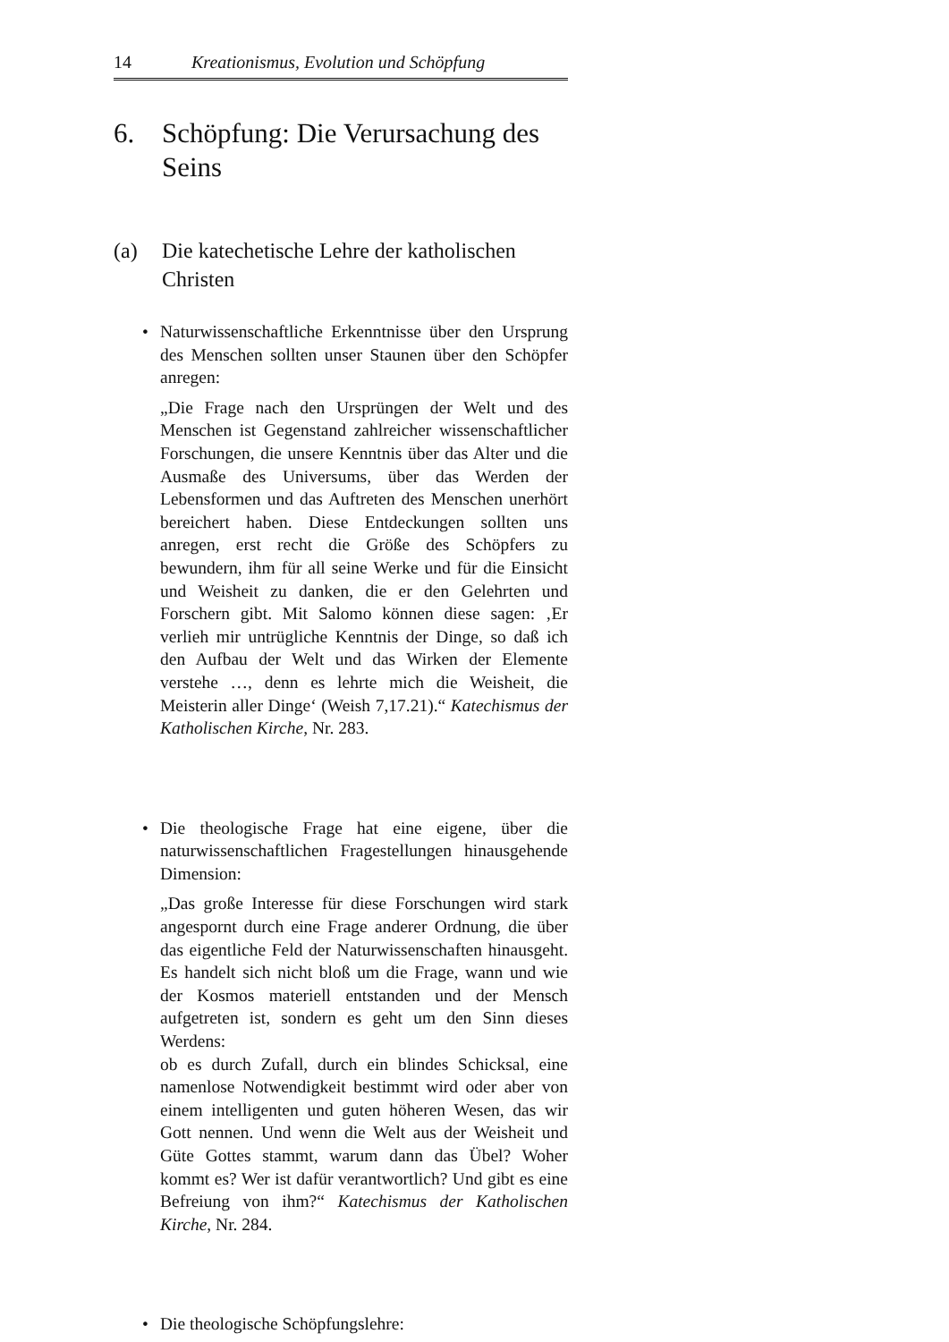14 Kreationismus, Evolution und Schöpfung
6. Schöpfung: Die Verursachung des Seins
(a) Die katechetische Lehre der katholischen Christen
• Naturwissenschaftliche Erkenntnisse über den Ursprung des Menschen sollten unser Staunen über den Schöpfer anregen:
„Die Frage nach den Ursprüngen der Welt und des Menschen ist Gegenstand zahlreicher wissenschaftlicher Forschungen, die unsere Kenntnis über das Alter und die Ausmaße des Universums, über das Werden der Lebensformen und das Auftreten des Menschen unerhört bereichert haben. Diese Entdeckungen sollten uns anregen, erst recht die Größe des Schöpfers zu bewundern, ihm für all seine Werke und für die Einsicht und Weisheit zu danken, die er den Gelehrten und Forschern gibt. Mit Salomo können diese sagen: ‚Er verlieh mir untrügliche Kenntnis der Dinge, so daß ich den Aufbau der Welt und das Wirken der Elemente verstehe …, denn es lehrte mich die Weisheit, die Meisterin aller Dinge‘ (Weish 7,17.21).“ Katechismus der Katholischen Kirche, Nr. 283.
• Die theologische Frage hat eine eigene, über die naturwissenschaftlichen Fragestellungen hinausgehende Dimension:
„Das große Interesse für diese Forschungen wird stark angespornt durch eine Frage anderer Ordnung, die über das eigentliche Feld der Naturwissenschaften hinausgeht. Es handelt sich nicht bloß um die Frage, wann und wie der Kosmos materiell entstanden und der Mensch aufgetreten ist, sondern es geht um den Sinn dieses Werdens:
ob es durch Zufall, durch ein blindes Schicksal, eine namenlose Notwendigkeit bestimmt wird oder aber von einem intelligenten und guten höheren Wesen, das wir Gott nennen. Und wenn die Welt aus der Weisheit und Güte Gottes stammt, warum dann das Übel? Woher kommt es? Wer ist dafür verantwortlich? Und gibt es eine Befreiung von ihm?“ Katechismus der Katholischen Kirche, Nr. 284.
• Die theologische Schöpfungslehre: